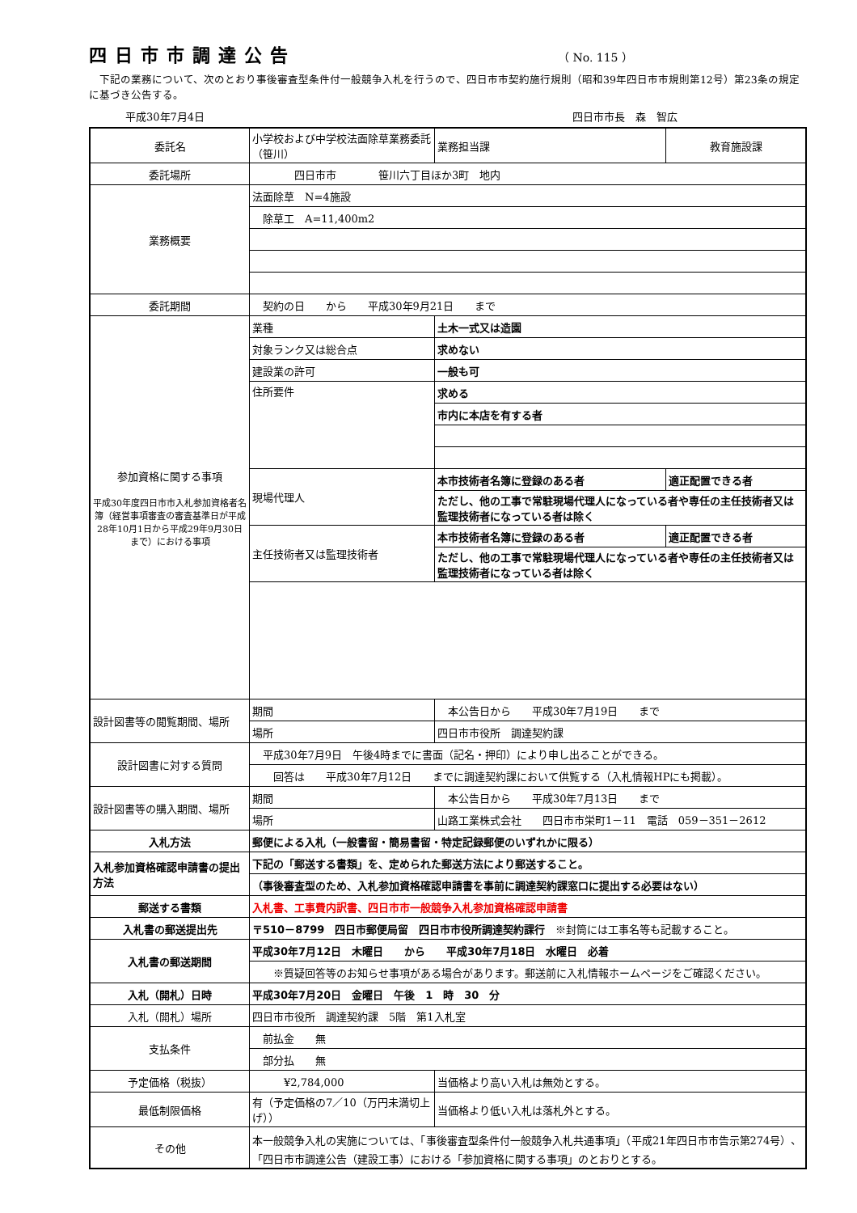四日市市調達公告
（ No. 115 ）
　下記の業務について、次のとおり事後審査型条件付一般競争入札を行うので、四日市市契約施行規則（昭和39年四日市市規則第12号）第23条の規定に基づき公告する。
平成30年7月4日 四日市市長　森　智広
| 委託名 | 小学校および中学校法面除草業務委託（笹川） | | 業務担当課 | 教育施設課 |
| 委託場所 | 四日市市 笹川六丁目ほか3町 地内 | | | |
| 業務概要 | 法面除草 N=4施設 | | | |
| | 除草工 A=11,400m2 | | | |
| 委託期間 | 契約の日 から 平成30年9月21日 まで | | | |
| 参加資格に関する事項 平成30年度四日市市入札参加資格者名簿（経営事項審査の審査基準日が平成28年10月1日から平成29年9月30日まで）における事項 | 業種 | 土木一式又は造園 | | |
| | 対象ランク又は総合点 | 求めない | | |
| | 建設業の許可 | 一般も可 | | |
| | 住所要件 | 求める | | |
| | | 市内に本店を有する者 | | |
| | 現場代理人 | 本市技術者名簿に登録のある者 | | 適正配置できる者 |
| | | ただし、他の工事で常駐現場代理人になっている者や専任の主任技術者又は監理技術者になっている者は除く | | |
| | 主任技術者又は監理技術者 | 本市技術者名簿に登録のある者 | | 適正配置できる者 |
| | | ただし、他の工事で常駐現場代理人になっている者や専任の主任技術者又は監理技術者になっている者は除く | | |
| 設計図書等の閲覧期間、場所 | 期間 | 本公告日から 平成30年7月19日 まで | | |
| | 場所 | 四日市市役所 調達契約課 | | |
| 設計図書に対する質問 | 平成30年7月9日 午後4時までに書面（記名・押印）により申し出ることができる。 | | | |
| | 回答は 平成30年7月12日 までに調達契約課において供覧する（入札情報HPにも掲載）。 | | | |
| 設計図書等の購入期間、場所 | 期間 | 本公告日から 平成30年7月13日 まで | | |
| | 場所 | 山路工業株式会社 四日市市栄町1－11 電話 059－351－2612 | | |
| 入札方法 | 郵便による入札（一般書留・簡易書留・特定記録郵便のいずれかに限る） | | | |
| 入札参加資格確認申請書の提出方法 | 下記の「郵送する書類」を、定められた郵送方法により郵送すること。 | | | |
| | （事後審査型のため、入札参加資格確認申請書を事前に調達契約課窓口に提出する必要はない） | | | |
| 郵送する書類 | 入札書、工事費内訳書、四日市市一般競争入札参加資格確認申請書 | | | |
| 入札書の郵送提出先 | 〒510－8799 四日市郵便局留 四日市市役所調達契約課行 ※封筒には工事名等も記載すること。 | | | |
| 入札書の郵送期間 | 平成30年7月12日 木曜日 から 平成30年7月18日 水曜日 必着 | | | |
| | ※質疑回答等のお知らせ事項がある場合があります。郵送前に入札情報ホームページをご確認ください。 | | | |
| 入札（開札）日時 | 平成30年7月20日 金曜日 午後 1 時 30 分 | | | |
| 入札（開札）場所 | 四日市市役所 調達契約課 5階 第1入札室 | | | |
| 支払条件 | 前払金 無 | | | |
| | 部分払 無 | | | |
| 予定価格（税抜） | ¥2,784,000 | | 当価格より高い入札は無効とする。 | |
| 最低制限価格 | 有（予定価格の7／10（万円未満切上げ）） | | 当価格より低い入札は落札外とする。 | |
| その他 | 本一般競争入札の実施については、「事後審査型条件付一般競争入札共通事項」（平成21年四日市市告示第274号）、「四日市市調達公告（建設工事）における「参加資格に関する事項」のとおりとする。 | | | |